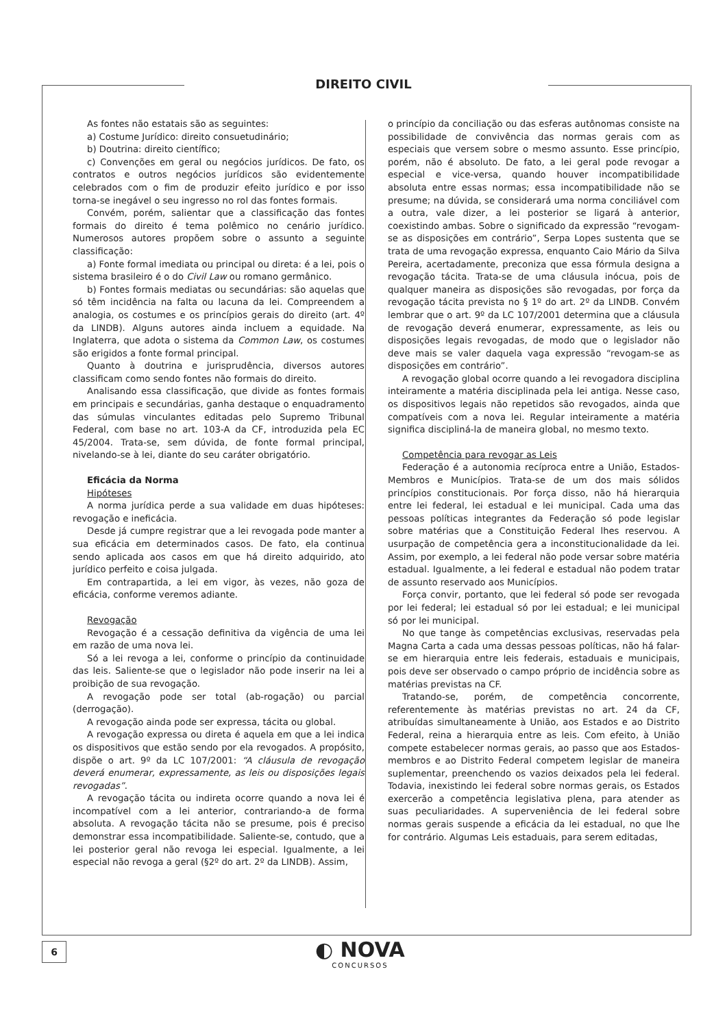DIREITO CIVIL
As fontes não estatais são as seguintes:
a) Costume Jurídico: direito consuetudinário;
b) Doutrina: direito científico;
c) Convenções em geral ou negócios jurídicos. De fato, os contratos e outros negócios jurídicos são evidentemente celebrados com o fim de produzir efeito jurídico e por isso torna-se inegável o seu ingresso no rol das fontes formais.
Convém, porém, salientar que a classificação das fontes formais do direito é tema polêmico no cenário jurídico. Numerosos autores propõem sobre o assunto a seguinte classificação:
a) Fonte formal imediata ou principal ou direta: é a lei, pois o sistema brasileiro é o do Civil Law ou romano germânico.
b) Fontes formais mediatas ou secundárias: são aquelas que só têm incidência na falta ou lacuna da lei. Compreendem a analogia, os costumes e os princípios gerais do direito (art. 4º da LINDB). Alguns autores ainda incluem a equidade. Na Inglaterra, que adota o sistema da Common Law, os costumes são erigidos a fonte formal principal.
Quanto à doutrina e jurisprudência, diversos autores classificam como sendo fontes não formais do direito.
Analisando essa classificação, que divide as fontes formais em principais e secundárias, ganha destaque o enquadramento das súmulas vinculantes editadas pelo Supremo Tribunal Federal, com base no art. 103-A da CF, introduzida pela EC 45/2004. Trata-se, sem dúvida, de fonte formal principal, nivelando-se à lei, diante do seu caráter obrigatório.
Eficácia da Norma
Hipóteses
A norma jurídica perde a sua validade em duas hipóteses: revogação e ineficácia.
Desde já cumpre registrar que a lei revogada pode manter a sua eficácia em determinados casos. De fato, ela continua sendo aplicada aos casos em que há direito adquirido, ato jurídico perfeito e coisa julgada.
Em contrapartida, a lei em vigor, às vezes, não goza de eficácia, conforme veremos adiante.
Revogação
Revogação é a cessação definitiva da vigência de uma lei em razão de uma nova lei.
Só a lei revoga a lei, conforme o princípio da continuidade das leis. Saliente-se que o legislador não pode inserir na lei a proibição de sua revogação.
A revogação pode ser total (ab-rogação) ou parcial (derrogação).
A revogação ainda pode ser expressa, tácita ou global.
A revogação expressa ou direta é aquela em que a lei indica os dispositivos que estão sendo por ela revogados. A propósito, dispõe o art. 9º da LC 107/2001: “A cláusula de revogação deverá enumerar, expressamente, as leis ou disposições legais revogadas”.
A revogação tácita ou indireta ocorre quando a nova lei é incompatível com a lei anterior, contrariando-a de forma absoluta. A revogação tácita não se presume, pois é preciso demonstrar essa incompatibilidade. Saliente-se, contudo, que a lei posterior geral não revoga lei especial. Igualmente, a lei especial não revoga a geral (§2º do art. 2º da LINDB). Assim,
o princípio da conciliação ou das esferas autônomas consiste na possibilidade de convivência das normas gerais com as especiais que versem sobre o mesmo assunto. Esse princípio, porém, não é absoluto. De fato, a lei geral pode revogar a especial e vice-versa, quando houver incompatibilidade absoluta entre essas normas; essa incompatibilidade não se presume; na dúvida, se considerará uma norma conciliável com a outra, vale dizer, a lei posterior se ligará à anterior, coexistindo ambas. Sobre o significado da expressão “revogam-se as disposições em contrário”, Serpa Lopes sustenta que se trata de uma revogação expressa, enquanto Caio Mário da Silva Pereira, acertadamente, preconiza que essa fórmula designa a revogação tácita. Trata-se de uma cláusula inócua, pois de qualquer maneira as disposições são revogadas, por força da revogação tácita prevista no § 1º do art. 2º da LINDB. Convém lembrar que o art. 9º da LC 107/2001 determina que a cláusula de revogação deverá enumerar, expressamente, as leis ou disposições legais revogadas, de modo que o legislador não deve mais se valer daquela vaga expressão “revogam-se as disposições em contrário”.
A revogação global ocorre quando a lei revogadora disciplina inteiramente a matéria disciplinada pela lei antiga. Nesse caso, os dispositivos legais não repetidos são revogados, ainda que compatíveis com a nova lei. Regular inteiramente a matéria significa discipliná-la de maneira global, no mesmo texto.
Competência para revogar as Leis
Federação é a autonomia recíproca entre a União, Estados-Membros e Municípios. Trata-se de um dos mais sólidos princípios constitucionais. Por força disso, não há hierarquia entre lei federal, lei estadual e lei municipal. Cada uma das pessoas políticas integrantes da Federação só pode legislar sobre matérias que a Constituição Federal lhes reservou. A usurpação de competência gera a inconstitucionalidade da lei. Assim, por exemplo, a lei federal não pode versar sobre matéria estadual. Igualmente, a lei federal e estadual não podem tratar de assunto reservado aos Municípios.
Força convir, portanto, que lei federal só pode ser revogada por lei federal; lei estadual só por lei estadual; e lei municipal só por lei municipal.
No que tange às competências exclusivas, reservadas pela Magna Carta a cada uma dessas pessoas políticas, não há falar-se em hierarquia entre leis federais, estaduais e municipais, pois deve ser observado o campo próprio de incidência sobre as matérias previstas na CF.
Tratando-se, porém, de competência concorrente, referentemente às matérias previstas no art. 24 da CF, atribuídas simultaneamente à União, aos Estados e ao Distrito Federal, reina a hierarquia entre as leis. Com efeito, à União compete estabelecer normas gerais, ao passo que aos Estados-membros e ao Distrito Federal competem legislar de maneira suplementar, preenchendo os vazios deixados pela lei federal. Todavia, inexistindo lei federal sobre normas gerais, os Estados exercerão a competência legislativa plena, para atender as suas peculiaridades. A superveniência de lei federal sobre normas gerais suspende a eficácia da lei estadual, no que lhe for contrário. Algumas Leis estaduais, para serem editadas,
6 ◐ NOVA
CONCURSOS